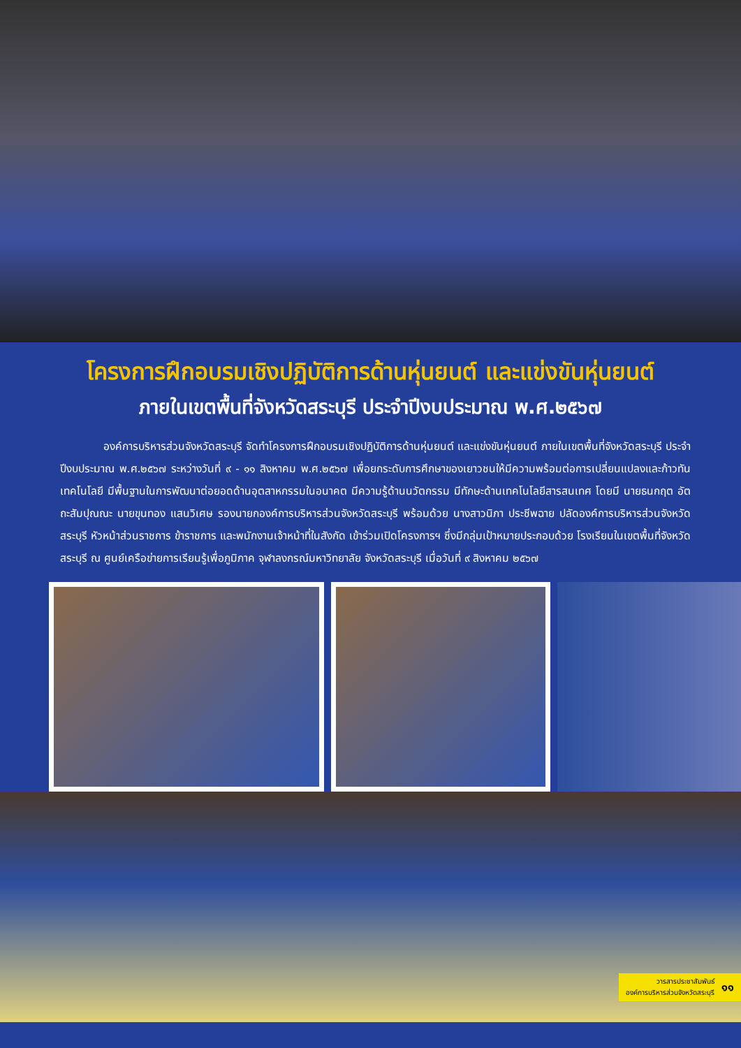โครงการฝึกอบรมเชิงปฏิบัติการด้านหุ่นยนต์ และแข่งขันหุ่นยนต์
ภายในเขตพื้นที่จังหวัดสระบุรี ประจำปีงบประมาณ พ.ศ.๒๕๖๗
    องค์การบริหารส่วนจังหวัดสระบุรี จัดทำโครงการฝึกอบรมเชิงปฏิบัติการด้านหุ่นยนต์ และแข่งขันหุ่นยนต์ ภายในเขตพื้นที่จังหวัดสระบุรี ประจำปีงบประมาณ พ.ศ.๒๕๖๗ ระหว่างวันที่ ๙ - ๑๑ สิงหาคม พ.ศ.๒๕๖๗ เพื่อยกระดับการศึกษาของเยาวชนให้มีความพร้อมต่อการเปลี่ยนแปลงและก้าวทันเทคโนโลยี มีพื้นฐานในการพัฒนาต่อยอดด้านอุตสาหกรรมในอนาคต มีความรู้ด้านนวัตกรรม มีทักษะด้านเทคโนโลยีสารสนเทศ โดยมี นายธนกฤต อัตถะสัมปุณณะ นายขุนทอง แสนวิเศษ รองนายกองค์การบริหารส่วนจังหวัดสระบุรี พร้อมด้วย นางสาวนิภา ประชีพฉาย ปลัดองค์การบริหารส่วนจังหวัดสระบุรี หัวหน้าส่วนราชการ ข้าราชการ และพนักงานเจ้าหน้าที่ในสังกัด เข้าร่วมเปิดโครงการฯ ซึ่งมีกลุ่มเป้าหมายประกอบด้วย โรงเรียนในเขตพื้นที่จังหวัดสระบุรี ณ ศูนย์เครือข่ายการเรียนรู้เพื่อภูมิภาค จุฬาลงกรณ์มหาวิทยาลัย จังหวัดสระบุรี เมื่อวันที่ ๙ สิงหาคม ๒๕๖๗
วารสารประชาสัมพันธ์
องค์การบริหารส่วนจังหวัดสระบุรี
๑๑